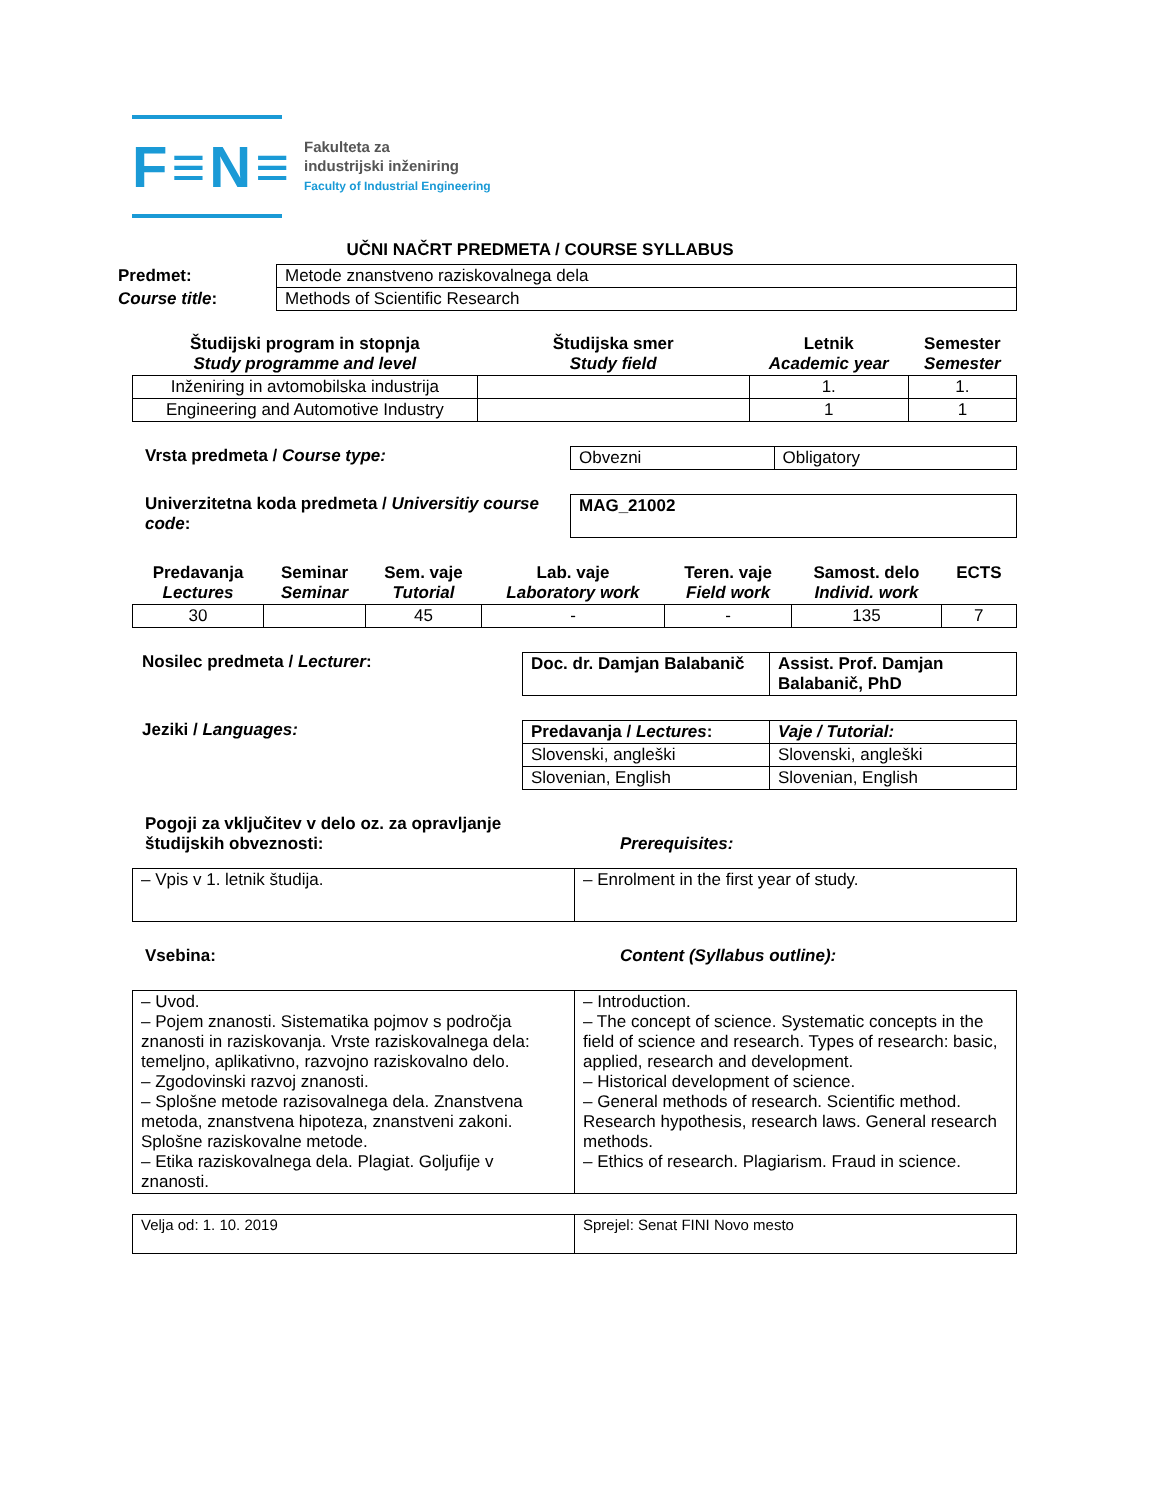F≡N≡
Fakulteta za
industrijski inženiring
Faculty of Industrial Engineering
UČNI NAČRT PREDMETA / COURSE SYLLABUS
| Predmet: | Metode znanstveno raziskovalnega dela |
| Course title : | Methods of Scientific Research |
| Študijski program in stopnja Study programme and level | Študijska smer Study field | Letnik Academic year | Semester Semester |
| --- | --- | --- | --- |
| Inženiring in avtomobilska industrija | | 1. | 1. |
| Engineering and Automotive Industry | | 1 | 1 |
Vrsta predmeta / Course type:
| Obvezni | Obligatory |
Univerzitetna koda predmeta / Universitiy course code:
| MAG_21002 |
| Predavanja Lectures | Seminar Seminar | Sem. vaje Tutorial | Lab. vaje Laboratory work | Teren. vaje Field work | Samost. delo Individ. work | ECTS |
| --- | --- | --- | --- | --- | --- | --- |
| 30 | | 45 | - | - | 135 | 7 |
Nosilec predmeta / Lecturer:
| Doc. dr. Damjan Balabanič | Assist. Prof. Damjan Balabanič, PhD |
Jeziki / Languages:
| Predavanja / Lectures : | Vaje / Tutorial: |
| --- | --- |
| Slovenski, angleški | Slovenski, angleški |
| Slovenian, English | Slovenian, English |
Pogoji za vključitev v delo oz. za opravljanje študijskih obveznosti:
Prerequisites:
| – Vpis v 1. letnik študija. | – Enrolment in the first year of study. |
Vsebina: Content (Syllabus outline):
| – Uvod. – Pojem znanosti. Sistematika pojmov s področja znanosti in raziskovanja. Vrste raziskovalnega dela: temeljno, aplikativno, razvojno raziskovalno delo. – Zgodovinski razvoj znanosti. – Splošne metode razisovalnega dela. Znanstvena metoda, znanstvena hipoteza, znanstveni zakoni. Splošne raziskovalne metode. – Etika raziskovalnega dela. Plagiat. Goljufije v znanosti. | – Introduction. – The concept of science. Systematic concepts in the field of science and research. Types of research: basic, applied, research and development. – Historical development of science. – General methods of research. Scientific method. Research hypothesis, research laws. General research methods. – Ethics of research. Plagiarism. Fraud in science. |
| Velja od: 1. 10. 2019 | Sprejel: Senat FINI Novo mesto |